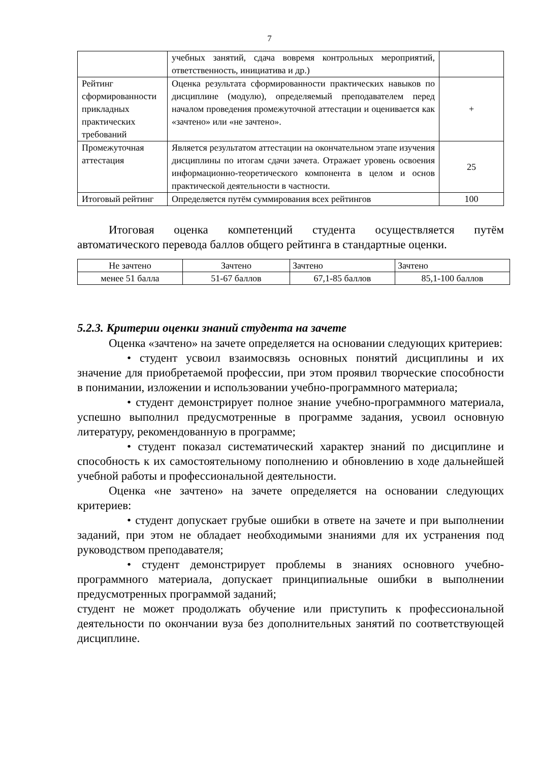7
| | учебных занятий, сдача вовремя контрольных мероприятий, ответственность, инициатива и др.) | |
| Рейтинг сформированности прикладных практических требований | Оценка результата сформированности практических навыков по дисциплине (модулю), определяемый преподавателем перед началом проведения промежуточной аттестации и оценивается как «зачтено» или «не зачтено». | + |
| Промежуточная аттестация | Является результатом аттестации на окончательном этапе изучения дисциплины по итогам сдачи зачета. Отражает уровень освоения информационно-теоретического компонента в целом и основ практической деятельности в частности. | 25 |
| Итоговый рейтинг | Определяется путём суммирования всех рейтингов | 100 |
Итоговая оценка компетенций студента осуществляется путём автоматического перевода баллов общего рейтинга в стандартные оценки.
| Не зачтено | Зачтено | Зачтено | Зачтено |
| менее 51 балла | 51-67 баллов | 67,1-85 баллов | 85,1-100 баллов |
5.2.3. Критерии оценки знаний студента на зачете
Оценка «зачтено» на зачете определяется на основании следующих критериев:
• студент усвоил взаимосвязь основных понятий дисциплины и их значение для приобретаемой профессии, при этом проявил творческие способности в понимании, изложении и использовании учебно-программного материала;
• студент демонстрирует полное знание учебно-программного материала, успешно выполнил предусмотренные в программе задания, усвоил основную литературу, рекомендованную в программе;
• студент показал систематический характер знаний по дисциплине и способность к их самостоятельному пополнению и обновлению в ходе дальнейшей учебной работы и профессиональной деятельности.
Оценка «не зачтено» на зачете определяется на основании следующих критериев:
• студент допускает грубые ошибки в ответе на зачете и при выполнении заданий, при этом не обладает необходимыми знаниями для их устранения под руководством преподавателя;
• студент демонстрирует проблемы в знаниях основного учебно-программного материала, допускает принципиальные ошибки в выполнении предусмотренных программой заданий;
студент не может продолжать обучение или приступить к профессиональной деятельности по окончании вуза без дополнительных занятий по соответствующей дисциплине.